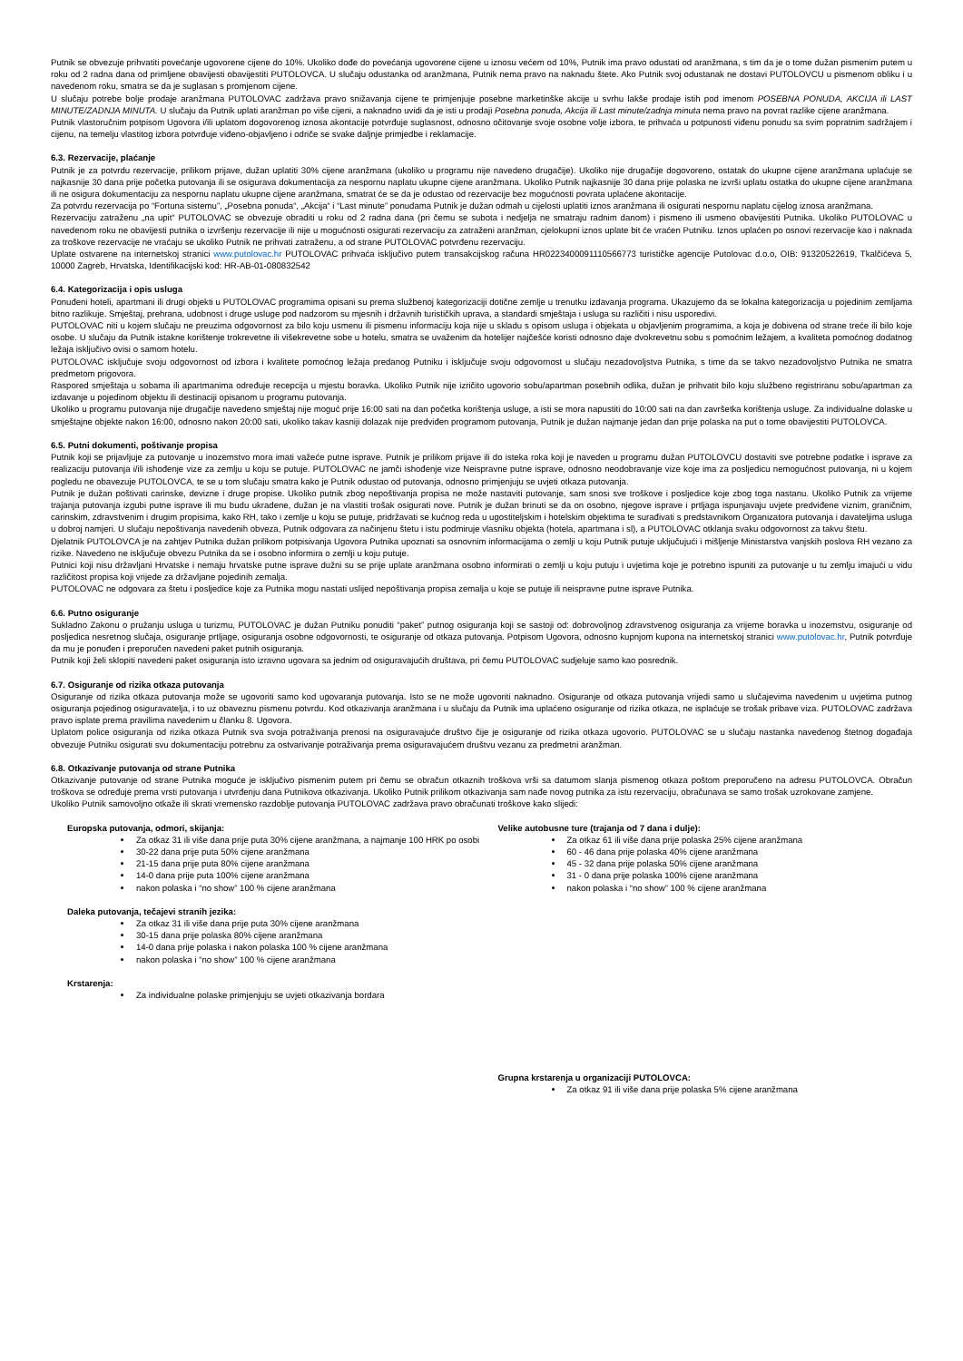Putnik se obvezuje prihvatiti povećanje ugovorene cijene do 10%. Ukoliko dođe do povećanja ugovorene cijene u iznosu većem od 10%, Putnik ima pravo odustati od aranžmana, s tim da je o tome dužan pismenim putem u roku od 2 radna dana od primljene obavijesti obavijestiti PUTOLOVCA. U slučaju odustanka od aranžmana, Putnik nema pravo na naknadu štete. Ako Putnik svoj odustanak ne dostavi PUTOLOVCU u pismenom obliku i u navedenom roku, smatra se da je suglasan s promjenom cijene.
U slučaju potrebe bolje prodaje aranžmana PUTOLOVAC zadržava pravo snižavanja cijene te primjenjuje posebne marketinške akcije u svrhu lakše prodaje istih pod imenom POSEBNA PONUDA, AKCIJA ili LAST MINUTE/ZADNJA MINUTA. U slučaju da Putnik uplati aranžman po više cijeni, a naknadno uvidi da je isti u prodaji Posebna ponuda, Akcija ili Last minute/zadnja minuta nema pravo na povrat razlike cijene aranžmana.
Putnik vlastoručnim potpisom Ugovora i/ili uplatom dogovorenog iznosa akontacije potvrđuje suglasnost, odnosno očitovanje svoje osobne volje izbora, te prihvaća u potpunosti viđenu ponudu sa svim popratnim sadržajem i cijenu, na temelju vlastitog izbora potvrđuje viđeno-objavljeno i odriče se svake daljnje primjedbe i reklamacije.
6.3. Rezervacije, plaćanje
Putnik je za potvrdu rezervacije, prilikom prijave, dužan uplatiti 30% cijene aranžmana (ukoliko u programu nije navedeno drugačije). Ukoliko nije drugačije dogovoreno, ostatak do ukupne cijene aranžmana uplaćuje se najkasnije 30 dana prije početka putovanja ili se osigurava dokumentacija za nespornu naplatu ukupne cijene aranžmana. Ukoliko Putnik najkasnije 30 dana prije polaska ne izvrši uplatu ostatka do ukupne cijene aranžmana ili ne osigura dokumentaciju za nespornu naplatu ukupne cijene aranžmana, smatrat će se da je odustao od rezervacije bez mogućnosti povrata uplaćene akontacije.
Za potvrdu rezervacija po “Fortuna sistemu”, „Posebna ponuda“, „Akcija“ i “Last minute” ponudama Putnik je dužan odmah u cijelosti uplatiti iznos aranžmana ili osigurati nespornu naplatu cijelog iznosa aranžmana.
Rezervaciju zatraženu „na upit“ PUTOLOVAC se obvezuje obraditi u roku od 2 radna dana (pri čemu se subota i nedjelja ne smatraju radnim danom) i pismeno ili usmeno obavijestiti Putnika. Ukoliko PUTOLOVAC u navedenom roku ne obavijesti putnika o izvršenju rezervacije ili nije u mogućnosti osigurati rezervaciju za zatraženi aranžman, cjelokupni iznos uplate bit će vraćen Putniku. Iznos uplaćen po osnovi rezervacije kao i naknada za troškove rezervacije ne vraćaju se ukoliko Putnik ne prihvati zatraženu, a od strane PUTOLOVAC potvrđenu rezervaciju.
Uplate ostvarene na internetskoj stranici www.putolovac.hr PUTOLOVAC prihvaća isključivo putem transakcijskog računa HR0223400091110566773 turističke agencije Putolovac d.o.o, OIB: 91320522619, Tkalčićeva 5, 10000 Zagreb, Hrvatska, Identifikacijski kod: HR-AB-01-080832542
6.4. Kategorizacija i opis usluga
Ponuđeni hoteli, apartmani ili drugi objekti u PUTOLOVAC programima opisani su prema službenoj kategorizaciji dotične zemlje u trenutku izdavanja programa. Ukazujemo da se lokalna kategorizacija u pojedinim zemljama bitno razlikuje. Smještaj, prehrana, udobnost i druge usluge pod nadzorom su mjesnih i državnih turističkih uprava, a standardi smještaja i usluga su različiti i nisu usporedivi.
PUTOLOVAC niti u kojem slučaju ne preuzima odgovornost za bilo koju usmenu ili pismenu informaciju koja nije u skladu s opisom usluga i objekata u objavljenim programima, a koja je dobivena od strane treće ili bilo koje osobe. U slučaju da Putnik istakne korištenje trokrevetne ili višekrevetne sobe u hotelu, smatra se uvaženim da hotelijer najčešće koristi odnosno daje dvokrevetnu sobu s pomoćnim ležajem, a kvaliteta pomoćnog dodatnog ležaja isključivo ovisi o samom hotelu.
PUTOLOVAC isključuje svoju odgovornost od izbora i kvalitete pomoćnog ležaja predanog Putniku i isključuje svoju odgovornost u slučaju nezadovoljstva Putnika, s time da se takvo nezadovoljstvo Putnika ne smatra predmetom prigovora.
Raspored smještaja u sobama ili apartmanima određuje recepcija u mjestu boravka. Ukoliko Putnik nije izričito ugovorio sobu/apartman posebnih odlika, dužan je prihvatit bilo koju službeno registriranu sobu/apartman za izdavanje u pojedinom objektu ili destinaciji opisanom u programu putovanja.
Ukoliko u programu putovanja nije drugačije navedeno smještaj nije moguć prije 16:00 sati na dan početka korištenja usluge, a isti se mora napustiti do 10:00 sati na dan završetka korištenja usluge. Za individualne dolaske u smještajne objekte nakon 16:00, odnosno nakon 20:00 sati, ukoliko takav kasniji dolazak nije predviđen programom putovanja, Putnik je dužan najmanje jedan dan prije polaska na put o tome obavijestiti PUTOLOVCA.
6.5. Putni dokumenti, poštivanje propisa
Putnik koji se prijavljuje za putovanje u inozemstvo mora imati važeće putne isprave. Putnik je prilikom prijave ili do isteka roka koji je naveden u programu dužan PUTOLOVCU dostaviti sve potrebne podatke i isprave za realizaciju putovanja i/ili ishođenje vize za zemlju u koju se putuje. PUTOLOVAC ne jamči ishođenje vize Neispravne putne isprave, odnosno neodobravanje vize koje ima za posljedicu nemogućnost putovanja, ni u kojem pogledu ne obavezuje PUTOLOVCA, te se u tom slučaju smatra kako je Putnik odustao od putovanja, odnosno primjenjuju se uvjeti otkaza putovanja.
Putnik je dužan poštivati carinske, devizne i druge propise. Ukoliko putnik zbog nepoštivanja propisa ne može nastaviti putovanje, sam snosi sve troškove i posljedice koje zbog toga nastanu. Ukoliko Putnik za vrijeme trajanja putovanja izgubi putne isprave ili mu budu ukradene, dužan je na vlastiti trošak osigurati nove. Putnik je dužan brinuti se da on osobno, njegove isprave i prtljaga ispunjavaju uvjete predviđene viznim, graničnim, carinskim, zdravstvenim i drugim propisima, kako RH, tako i zemlje u koju se putuje, pridržavati se kućnog reda u ugostiteljskim i hotelskim objektima te surađivati s predstavnikom Organizatora putovanja i davateljima usluga u dobroj namjeri. U slučaju nepoštivanja navedenih obveza, Putnik odgovara za načinjenu štetu i istu podmiruje vlasniku objekta (hotela, apartmana i sl), a PUTOLOVAC otklanja svaku odgovornost za takvu štetu.
Djelatnik PUTOLOVCA je na zahtjev Putnika dužan prilikom potpisivanja Ugovora Putnika upoznati sa osnovnim informacijama o zemlji u koju Putnik putuje uključujući i mišljenje Ministarstva vanjskih poslova RH vezano za rizike. Navedeno ne isključuje obvezu Putnika da se i osobno informira o zemlji u koju putuje.
Putnici koji nisu državljani Hrvatske i nemaju hrvatske putne isprave dužni su se prije uplate aranžmana osobno informirati o zemlji u koju putuju i uvjetima koje je potrebno ispuniti za putovanje u tu zemlju imajući u vidu različitost propisa koji vrijede za državljane pojedinih zemalja.
PUTOLOVAC ne odgovara za štetu i posljedice koje za Putnika mogu nastati uslijed nepoštivanja propisa zemalja u koje se putuje ili neispravne putne isprave Putnika.
6.6. Putno osiguranje
Sukladno Zakonu o pružanju usluga u turizmu, PUTOLOVAC je dužan Putniku ponuditi “paket” putnog osiguranja koji se sastoji od: dobrovoljnog zdravstvenog osiguranja za vrijeme boravka u inozemstvu, osiguranje od posljedica nesretnog slučaja, osiguranje prtljage, osiguranja osobne odgovornosti, te osiguranje od otkaza putovanja. Potpisom Ugovora, odnosno kupnjom kupona na internetskoj stranici www.putolovac.hr, Putnik potvrđuje da mu je ponuđen i preporučen navedeni paket putnih osiguranja.
Putnik koji želi sklopiti navedeni paket osiguranja isto izravno ugovara sa jednim od osiguravajućih društava, pri čemu PUTOLOVAC sudjeluje samo kao posrednik.
6.7. Osiguranje od rizika otkaza putovanja
Osiguranje od rizika otkaza putovanja može se ugovoriti samo kod ugovaranja putovanja. Isto se ne može ugovoriti naknadno. Osiguranje od otkaza putovanja vrijedi samo u slučajevima navedenim u uvjetima putnog osiguranja pojedinog osiguravatelja, i to uz obaveznu pismenu potvrdu. Kod otkazivanja aranžmana i u slučaju da Putnik ima uplaćeno osiguranje od rizika otkaza, ne isplaćuje se trošak pribave viza. PUTOLOVAC zadržava pravo isplate prema pravilima navedenim u članku 8. Ugovora.
Uplatom police osiguranja od rizika otkaza Putnik sva svoja potraživanja prenosi na osiguravajuće društvo čije je osiguranje od rizika otkaza ugovorio. PUTOLOVAC se u slučaju nastanka navedenog štetnog događaja obvezuje Putniku osigurati svu dokumentaciju potrebnu za ostvarivanje potraživanja prema osiguravajućem društvu vezanu za predmetni aranžman.
6.8. Otkazivanje putovanja od strane Putnika
Otkazivanje putovanje od strane Putnika moguće je isključivo pismenim putem pri čemu se obračun otkaznih troškova vrši sa datumom slanja pismenog otkaza poštom preporučeno na adresu PUTOLOVCA. Obračun troškova se određuje prema vrsti putovanja i utvrđenju dana Putnikova otkazivanja. Ukoliko Putnik prilikom otkazivanja sam nađe novog putnika za istu rezervaciju, obračunava se samo trošak uzrokovane zamjene.
Ukoliko Putnik samovoljno otkaže ili skrati vremensko razdoblje putovanja PUTOLOVAC zadržava pravo obračunati troškove kako slijedi:
Europska putovanja, odmori, skijanja:
Za otkaz 31 ili više dana prije puta 30% cijene aranžmana, a najmanje 100 HRK po osobi
30-22 dana prije puta 50% cijene aranžmana
21-15 dana prije puta 80% cijene aranžmana
14-0 dana prije puta 100% cijene aranžmana
nakon polaska i “no show” 100 % cijene aranžmana
Daleka putovanja, tečajevi stranih jezika:
Za otkaz 31 ili više dana prije puta 30% cijene aranžmana
30-15 dana prije polaska 80% cijene aranžmana
14-0 dana prije polaska i nakon polaska 100 % cijene aranžmana
nakon polaska i “no show” 100 % cijene aranžmana
Krstarenja:
Za individualne polaske primjenjuju se uvjeti otkazivanja bordara
Velike autobusne ture (trajanja od 7 dana i dulje):
Za otkaz 61 ili više dana prije polaska 25% cijene aranžmana
60 - 46 dana prije polaska 40% cijene aranžmana
45 - 32 dana prije polaska 50% cijene aranžmana
31 - 0 dana prije polaska 100% cijene aranžmana
nakon polaska i “no show” 100 % cijene aranžmana
Grupna krstarenja u organizaciji PUTOLOVCA:
Za otkaz 91 ili više dana prije polaska 5% cijene aranžmana